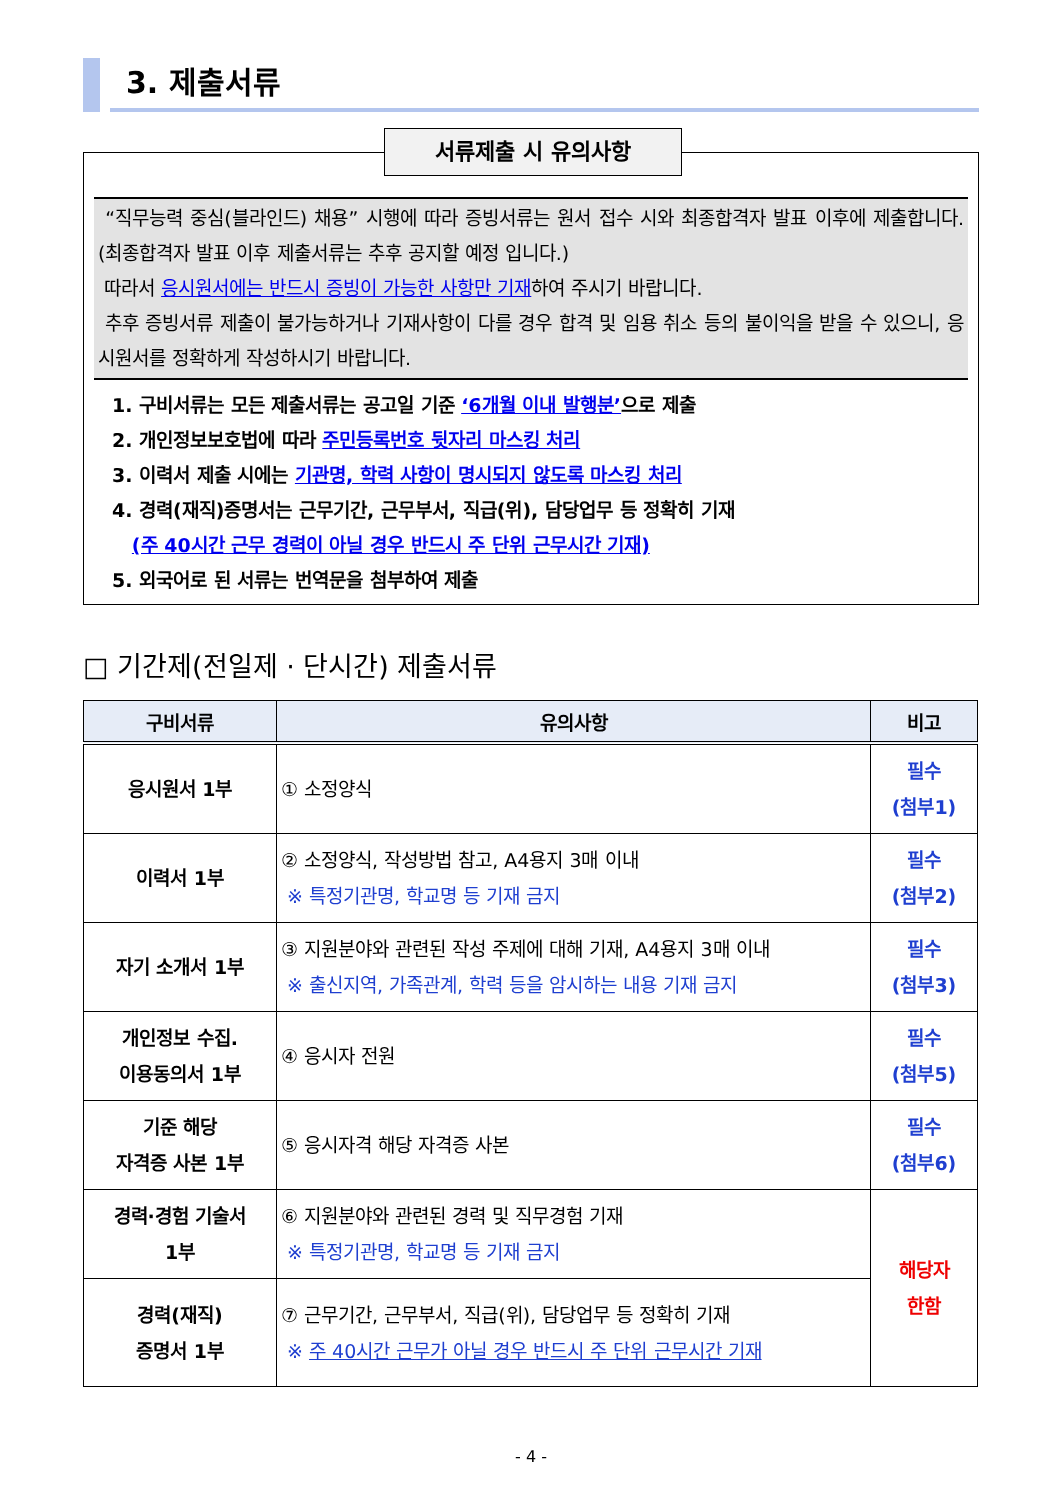3. 제출서류
서류제출 시 유의사항
“직무능력 중심(블라인드) 채용” 시행에 따라 증빙서류는 원서 접수 시와 최종합격자 발표 이후에 제출합니다.(최종합격자 발표 이후 제출서류는 추후 공지할 예정 입니다.)
따라서 응시원서에는 반드시 증빙이 가능한 사항만 기재하여 주시기 바랍니다.
추후 증빙서류 제출이 불가능하거나 기재사항이 다를 경우 합격 및 임용 취소 등의 불이익을 받을 수 있으니, 응시원서를 정확하게 작성하시기 바랍니다.
1. 구비서류는 모든 제출서류는 공고일 기준 ‘6개월 이내 발행분’으로 제출
2. 개인정보보호법에 따라 주민등록번호 뒷자리 마스킹 처리
3. 이력서 제출 시에는 기관명, 학력 사항이 명시되지 않도록 마스킹 처리
4. 경력(재직)증명서는 근무기간, 근무부서, 직급(위), 담당업무 등 정확히 기재
(주 40시간 근무 경력이 아닐 경우 반드시 주 단위 근무시간 기재)
5. 외국어로 된 서류는 번역문을 첨부하여 제출
□ 기간제(전일제 · 단시간) 제출서류
| 구비서류 | 유의사항 | 비고 |
| --- | --- | --- |
| 응시원서 1부 | ① 소정양식 | 필수 (첨부1) |
| 이력서 1부 | ② 소정양식, 작성방법 참고, A4용지 3매 이내 ※ 특정기관명, 학교명 등 기재 금지 | 필수 (첨부2) |
| 자기 소개서 1부 | ③ 지원분야와 관련된 작성 주제에 대해 기재, A4용지 3매 이내 ※ 출신지역, 가족관계, 학력 등을 암시하는 내용 기재 금지 | 필수 (첨부3) |
| 개인정보 수집. 이용동의서 1부 | ④ 응시자 전원 | 필수 (첨부5) |
| 기준 해당 자격증 사본 1부 | ⑤ 응시자격 해당 자격증 사본 | 필수 (첨부6) |
| 경력·경험 기술서 1부 | ⑥ 지원분야와 관련된 경력 및 직무경험 기재 ※ 특정기관명, 학교명 등 기재 금지 | 해당자 한함 |
| 경력(재직) 증명서 1부 | ⑦ 근무기간, 근무부서, 직급(위), 담당업무 등 정확히 기재 ※ 주 40시간 근무가 아닐 경우 반드시 주 단위 근무시간 기재 | |
- 4 -